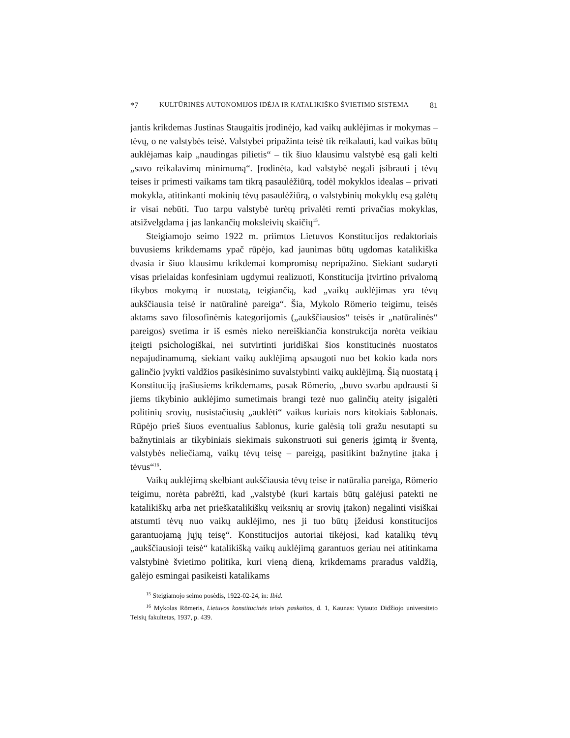*7 KULTŪRINĖS AUTONOMIJOS IDĖJA IR KATALIKIŠKO ŠVIETIMO SISTEMA 81
jantis krikdemas Justinas Staugaitis įrodinėjo, kad vaikų auklėjimas ir mokymas – tėvų, o ne valstybės teisė. Valstybei pripažinta teisė tik reikalauti, kad vaikas būtų auklėjamas kaip „naudingas pilietis“ – tik šiuo klausimu valstybė esą gali kelti „savo reikalavimų minimumą“. Įrodinėta, kad valstybė negali įsibrauti į tėvų teises ir primesti vaikams tam tikrą pasaulėžiūrą, todėl mokyklos idealas – privati mokykla, atitinkanti mokinių tėvų pasaulėžiūrą, o valstybinių mokyklų esą galėtų ir visai nebūti. Tuo tarpu valstybė turėtų privalėti remti privačias mokyklas, atsižvelgdama į jas lankančių moksleivių skaičių<sup>15</sup>.
Steigiamojo seimo 1922 m. priimtos Lietuvos Konstitucijos redaktoriais buvusiems krikdemams ypač rūpėjo, kad jaunimas būtų ugdomas katalikiška dvasia ir šiuo klausimu krikdemai kompromisų nepripažino. Siekiant sudaryti visas prielaidas konfesiniam ugdymui realizuoti, Konstitucija įtvirtino privalomą tikybos mokymą ir nuostatą, teigiančią, kad „vaikų auklėjimas yra tėvų aukščiausia teisė ir natūralinė pareiga“. Šia, Mykolo Römerio teigimu, teisės aktams savo filosofinėmis kategorijomis („aukščiausios“ teisės ir „natūralinės“ pareigos) svetima ir iš esmės nieko nereiškiančia konstrukcija norėta veikiau įteigti psichologiškai, nei sutvirtinti juridiškai šios konstitucinės nuostatos nepajudinamumą, siekiant vaikų auklėjimą apsaugoti nuo bet kokio kada nors galinčio įvykti valdžios pasikėsinimo suvalstybinti vaikų auklėjimą. Šią nuostatą į Konstituciją įrašiusiems krikdemams, pasak Römerio, „buvo svarbu apdrausti ši jiems tikybinio auklėjimo sumetimais brangi tezė nuo galinčių ateity įsigalėti politinių srovių, nusistačiusių „auklėti“ vaikus kuriais nors kitokiais šablonais. Rūpėjo prieš šiuos eventualius šablonus, kurie galėsią toli gražu nesutapti su bažnytiniais ar tikybiniais siekimais sukonstruoti sui generis įgimtą ir šventą, valstybės neliečiamą, vaikų tėvų teisę – pareigą, pasitikint bažnytine įtaka į tėvus“<sup>16</sup>.
Vaikų auklėjimą skelbiant aukščiausia tėvų teise ir natūralia pareiga, Römerio teigimu, norėta pabrėžti, kad „valstybė (kuri kartais būtų galėjusi patekti ne katalikiškų arba net prieškatalikiškų veiksnių ar srovių įtakon) negalinti visiškai atstumti tėvų nuo vaikų auklėjimo, nes ji tuo būtų įžeidusi konstitucijos garantuojamą jųjų teisę“. Konstitucijos autoriai tikėjosi, kad katalikų tėvų „aukščiausioji teisė“ katalikišką vaikų auklėjimą garantuos geriau nei atitinkama valstybinė švietimo politika, kuri vieną dieną, krikdemams praradus valdžią, galėjo esmingai pasikeisti katalikams
<sup>15</sup> Steigiamojo seimo posėdis, 1922-02-24, in: Ibid.
<sup>16</sup> Mykolas Römeris, Lietuvos konstitucinės teisės paskaitos, d. 1, Kaunas: Vytauto Didžiojo universiteto Teisių fakultetas, 1937, p. 439.